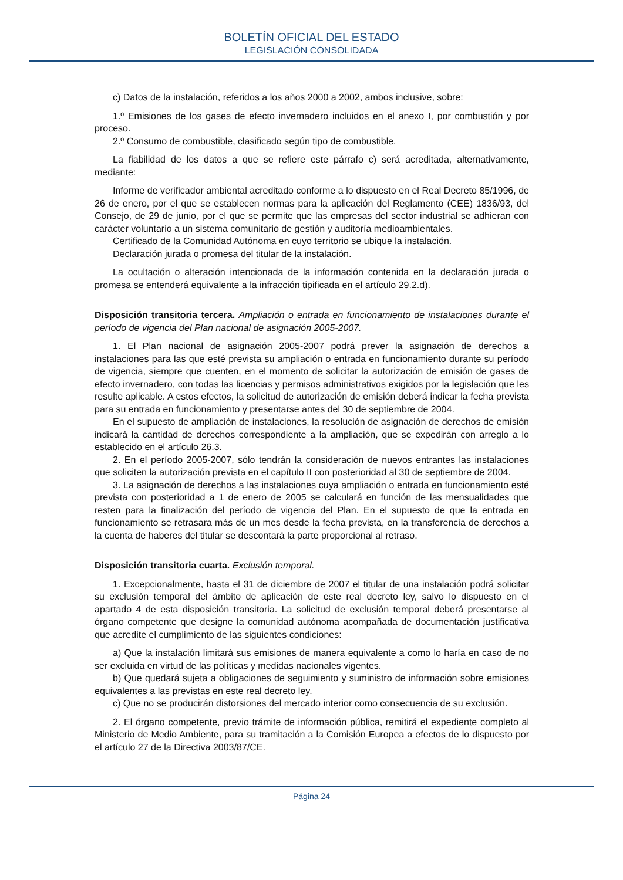BOLETÍN OFICIAL DEL ESTADO
LEGISLACIÓN CONSOLIDADA
c) Datos de la instalación, referidos a los años 2000 a 2002, ambos inclusive, sobre:
1.º Emisiones de los gases de efecto invernadero incluidos en el anexo I, por combustión y por proceso.
2.º Consumo de combustible, clasificado según tipo de combustible.
La fiabilidad de los datos a que se refiere este párrafo c) será acreditada, alternativamente, mediante:
Informe de verificador ambiental acreditado conforme a lo dispuesto en el Real Decreto 85/1996, de 26 de enero, por el que se establecen normas para la aplicación del Reglamento (CEE) 1836/93, del Consejo, de 29 de junio, por el que se permite que las empresas del sector industrial se adhieran con carácter voluntario a un sistema comunitario de gestión y auditoría medioambientales.
Certificado de la Comunidad Autónoma en cuyo territorio se ubique la instalación.
Declaración jurada o promesa del titular de la instalación.
La ocultación o alteración intencionada de la información contenida en la declaración jurada o promesa se entenderá equivalente a la infracción tipificada en el artículo 29.2.d).
Disposición transitoria tercera. Ampliación o entrada en funcionamiento de instalaciones durante el período de vigencia del Plan nacional de asignación 2005-2007.
1. El Plan nacional de asignación 2005-2007 podrá prever la asignación de derechos a instalaciones para las que esté prevista su ampliación o entrada en funcionamiento durante su período de vigencia, siempre que cuenten, en el momento de solicitar la autorización de emisión de gases de efecto invernadero, con todas las licencias y permisos administrativos exigidos por la legislación que les resulte aplicable. A estos efectos, la solicitud de autorización de emisión deberá indicar la fecha prevista para su entrada en funcionamiento y presentarse antes del 30 de septiembre de 2004.
En el supuesto de ampliación de instalaciones, la resolución de asignación de derechos de emisión indicará la cantidad de derechos correspondiente a la ampliación, que se expedirán con arreglo a lo establecido en el artículo 26.3.
2. En el período 2005-2007, sólo tendrán la consideración de nuevos entrantes las instalaciones que soliciten la autorización prevista en el capítulo II con posterioridad al 30 de septiembre de 2004.
3. La asignación de derechos a las instalaciones cuya ampliación o entrada en funcionamiento esté prevista con posterioridad a 1 de enero de 2005 se calculará en función de las mensualidades que resten para la finalización del período de vigencia del Plan. En el supuesto de que la entrada en funcionamiento se retrasara más de un mes desde la fecha prevista, en la transferencia de derechos a la cuenta de haberes del titular se descontará la parte proporcional al retraso.
Disposición transitoria cuarta. Exclusión temporal.
1. Excepcionalmente, hasta el 31 de diciembre de 2007 el titular de una instalación podrá solicitar su exclusión temporal del ámbito de aplicación de este real decreto ley, salvo lo dispuesto en el apartado 4 de esta disposición transitoria. La solicitud de exclusión temporal deberá presentarse al órgano competente que designe la comunidad autónoma acompañada de documentación justificativa que acredite el cumplimiento de las siguientes condiciones:
a) Que la instalación limitará sus emisiones de manera equivalente a como lo haría en caso de no ser excluida en virtud de las políticas y medidas nacionales vigentes.
b) Que quedará sujeta a obligaciones de seguimiento y suministro de información sobre emisiones equivalentes a las previstas en este real decreto ley.
c) Que no se producirán distorsiones del mercado interior como consecuencia de su exclusión.
2. El órgano competente, previo trámite de información pública, remitirá el expediente completo al Ministerio de Medio Ambiente, para su tramitación a la Comisión Europea a efectos de lo dispuesto por el artículo 27 de la Directiva 2003/87/CE.
Página 24